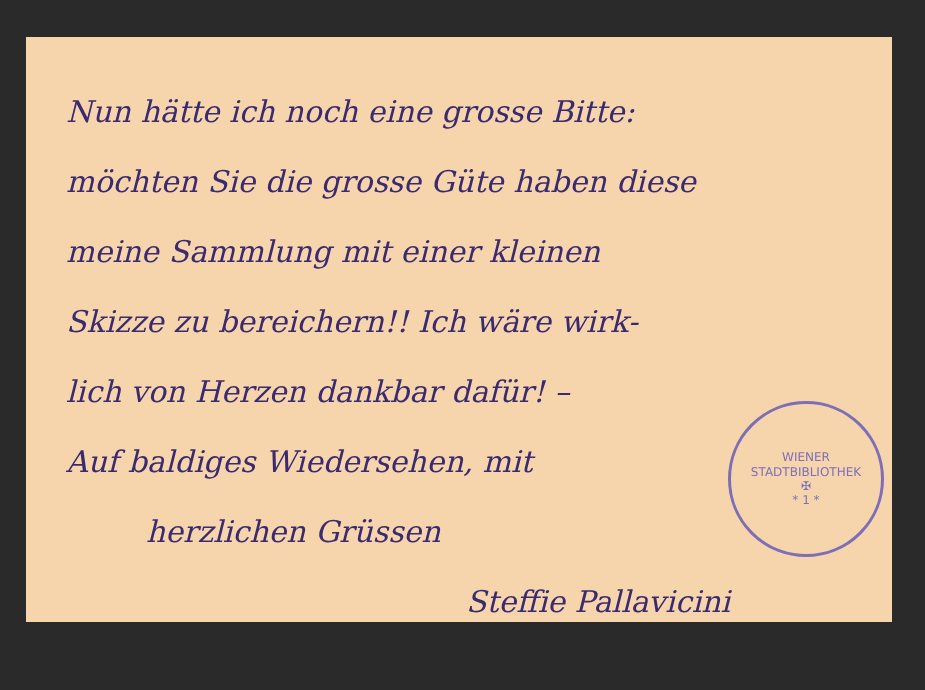Nun hätte ich noch eine grosse Bitte:
möchten Sie die grosse Güte haben diese
meine Sammlung mit einer kleinen
Skizze zu bereichern!! Ich wäre wirk-
lich von Herzen dankbar dafür! –
Auf baldiges Wiedersehen, mit
herzlichen Grüssen
Steffie Pallavicini
WIENER STADTBIBLIOTHEK
✠
* 1 *